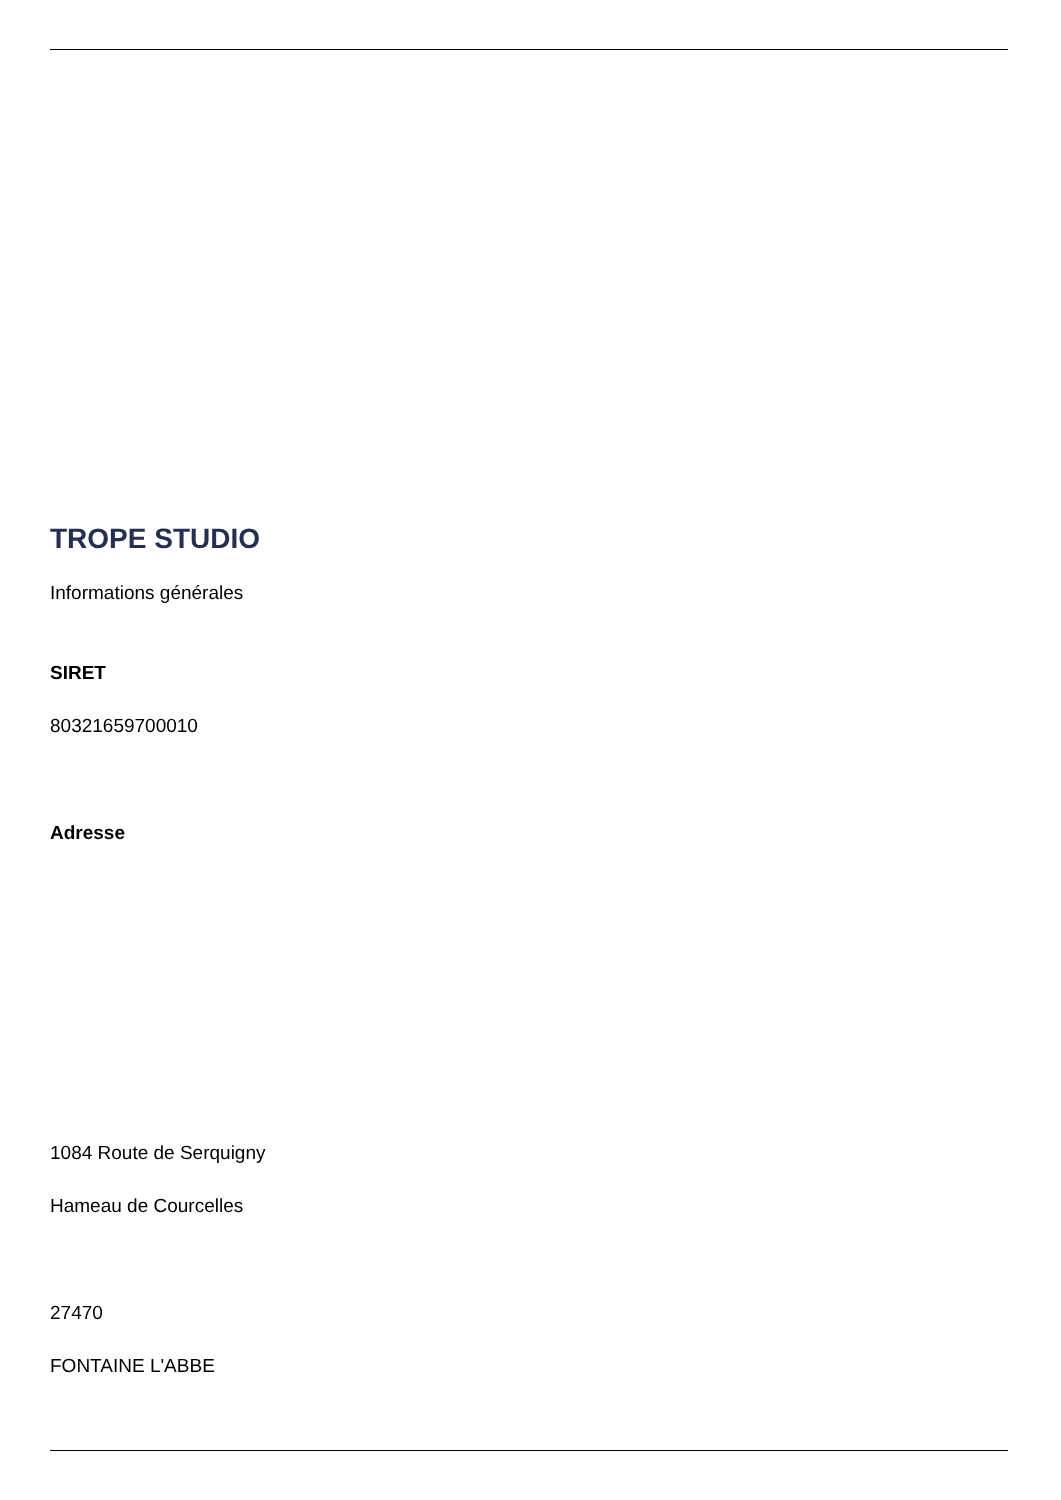TROPE STUDIO
Informations générales
SIRET
80321659700010
Adresse
1084 Route de Serquigny
Hameau de Courcelles
27470
FONTAINE L'ABBE